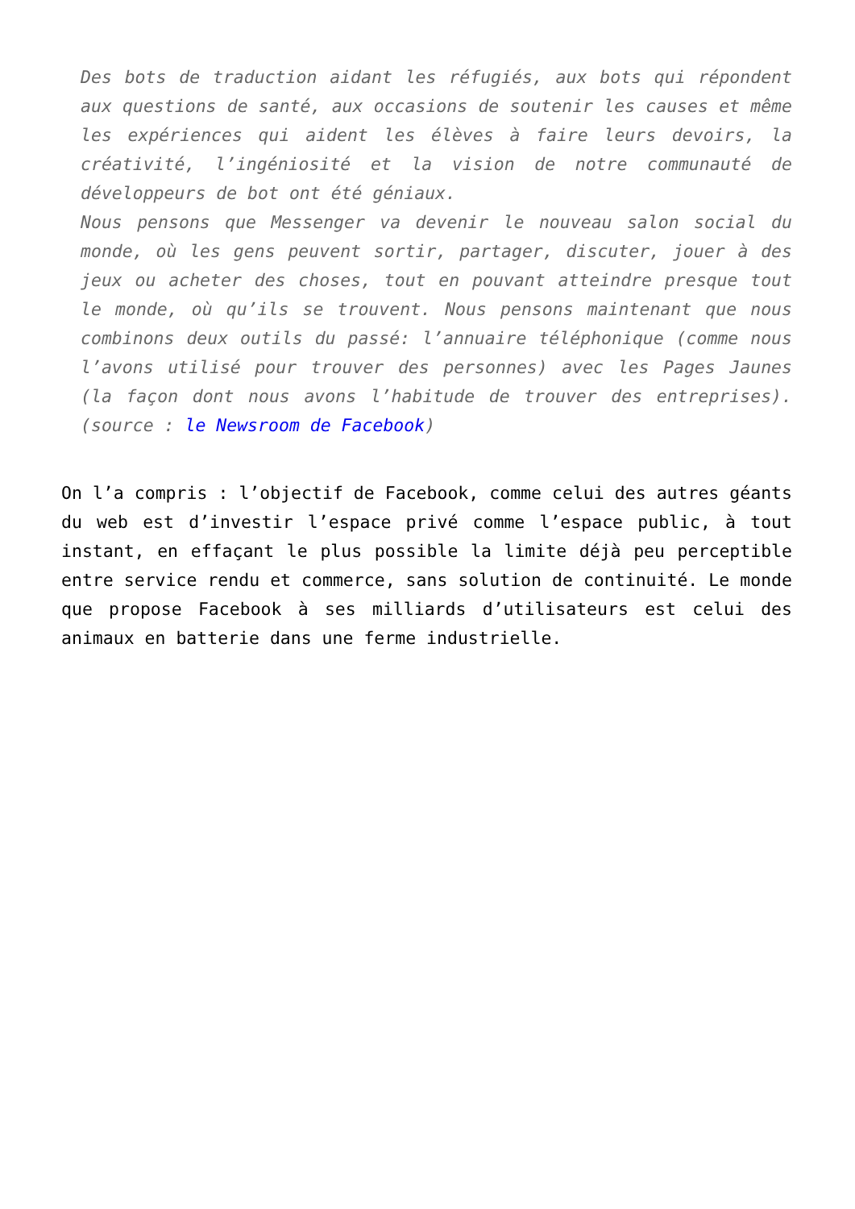Des bots de traduction aidant les réfugiés, aux bots qui répondent aux questions de santé, aux occasions de soutenir les causes et même les expériences qui aident les élèves à faire leurs devoirs, la créativité, l’ingéniosité et la vision de notre communauté de développeurs de bot ont été géniaux.
Nous pensons que Messenger va devenir le nouveau salon social du monde, où les gens peuvent sortir, partager, discuter, jouer à des jeux ou acheter des choses, tout en pouvant atteindre presque tout le monde, où qu’ils se trouvent. Nous pensons maintenant que nous combinons deux outils du passé: l’annuaire téléphonique (comme nous l’avons utilisé pour trouver des personnes) avec les Pages Jaunes (la façon dont nous avons l’habitude de trouver des entreprises). (source : le Newsroom de Facebook)
On l’a compris : l’objectif de Facebook, comme celui des autres géants du web est d’investir l’espace privé comme l’espace public, à tout instant, en effaçant le plus possible la limite déjà peu perceptible entre service rendu et commerce, sans solution de continuité. Le monde que propose Facebook à ses milliards d’utilisateurs est celui des animaux en batterie dans une ferme industrielle.